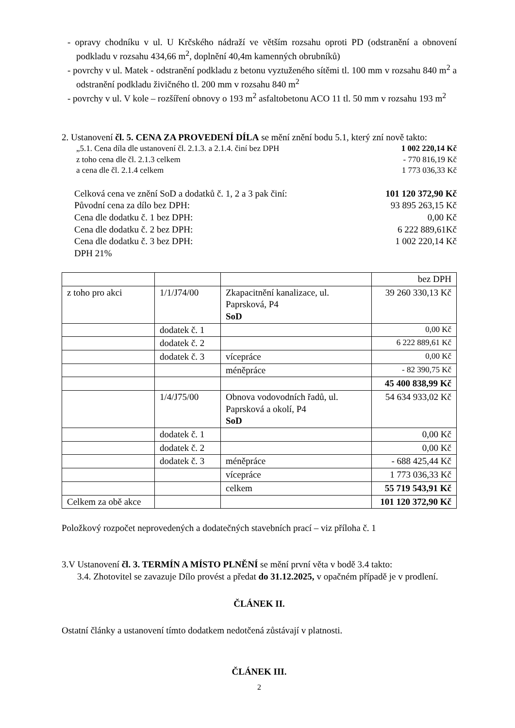- opravy chodníku v ul. U Krčského nádraží ve větším rozsahu oproti PD (odstranění a obnovení podkladu v rozsahu 434,66 m<sup>2</sup>, doplnění 40,4m kamenných obrubníků)
- povrchy v ul. Matek - odstranění podkladu z betonu vyztuženého sítěmi tl. 100 mm v rozsahu 840 m<sup>2</sup> a odstranění podkladu živičného tl. 200 mm v rozsahu 840 m<sup>2</sup>
- povrchy v ul. V kole – rozšíření obnovy o 193 m<sup>2</sup> asfaltobetonu ACO 11 tl. 50 mm v rozsahu 193 m<sup>2</sup>
2. Ustanovení čl. 5. CENA ZA PROVEDENÍ DÍLA se mění znění bodu 5.1, který zní nově takto:
„5.1. Cena díla dle ustanovení čl. 2.1.3. a 2.1.4. činí bez DPH 1 002 220,14 Kč
z toho cena dle čl. 2.1.3 celkem - 770 816,19 Kč
a cena dle čl. 2.1.4 celkem 1 773 036,33 Kč
Celková cena ve znění SoD a dodatků č. 1, 2 a 3 pak činí: 101 120 372,90 Kč
Původní cena za dílo bez DPH: 93 895 263,15 Kč
Cena dle dodatku č. 1 bez DPH: 0,00 Kč
Cena dle dodatku č. 2 bez DPH: 6 222 889,61Kč
Cena dle dodatku č. 3 bez DPH: 1 002 220,14 Kč
DPH 21%
| | | | bez DPH |
| z toho pro akci | 1/1/J74/00 | Zkapacitnění kanalizace, ul. Paprsková, P4 SoD | 39 260 330,13 Kč |
| | dodatek č. 1 | | 0,00 Kč |
| | dodatek č. 2 | | 6 222 889,61 Kč |
| | dodatek č. 3 | vícepráce | 0,00 Kč |
| | | méněpráce | - 82 390,75 Kč |
| | | | 45 400 838,99 Kč |
| | 1/4/J75/00 | Obnova vodovodních řadů, ul. Paprsková a okolí, P4 SoD | 54 634 933,02 Kč |
| | dodatek č. 1 | | 0,00 Kč |
| | dodatek č. 2 | | 0,00 Kč |
| | dodatek č. 3 | méněpráce | - 688 425,44 Kč |
| | | vícepráce | 1 773 036,33 Kč |
| | | celkem | 55 719 543,91 Kč |
| Celkem za obě akce | | | 101 120 372,90 Kč |
Položkový rozpočet neprovedených a dodatečných stavebních prací – viz příloha č. 1
3.V Ustanovení čl. 3. TERMÍN A MÍSTO PLNĚNÍ se mění první věta v bodě 3.4 takto:
3.4. Zhotovitel se zavazuje Dílo provést a předat do 31.12.2025, v opačném případě je v prodlení.
ČLÁNEK II.
Ostatní články a ustanovení tímto dodatkem nedotčená zůstávají v platnosti.
ČLÁNEK III.
2